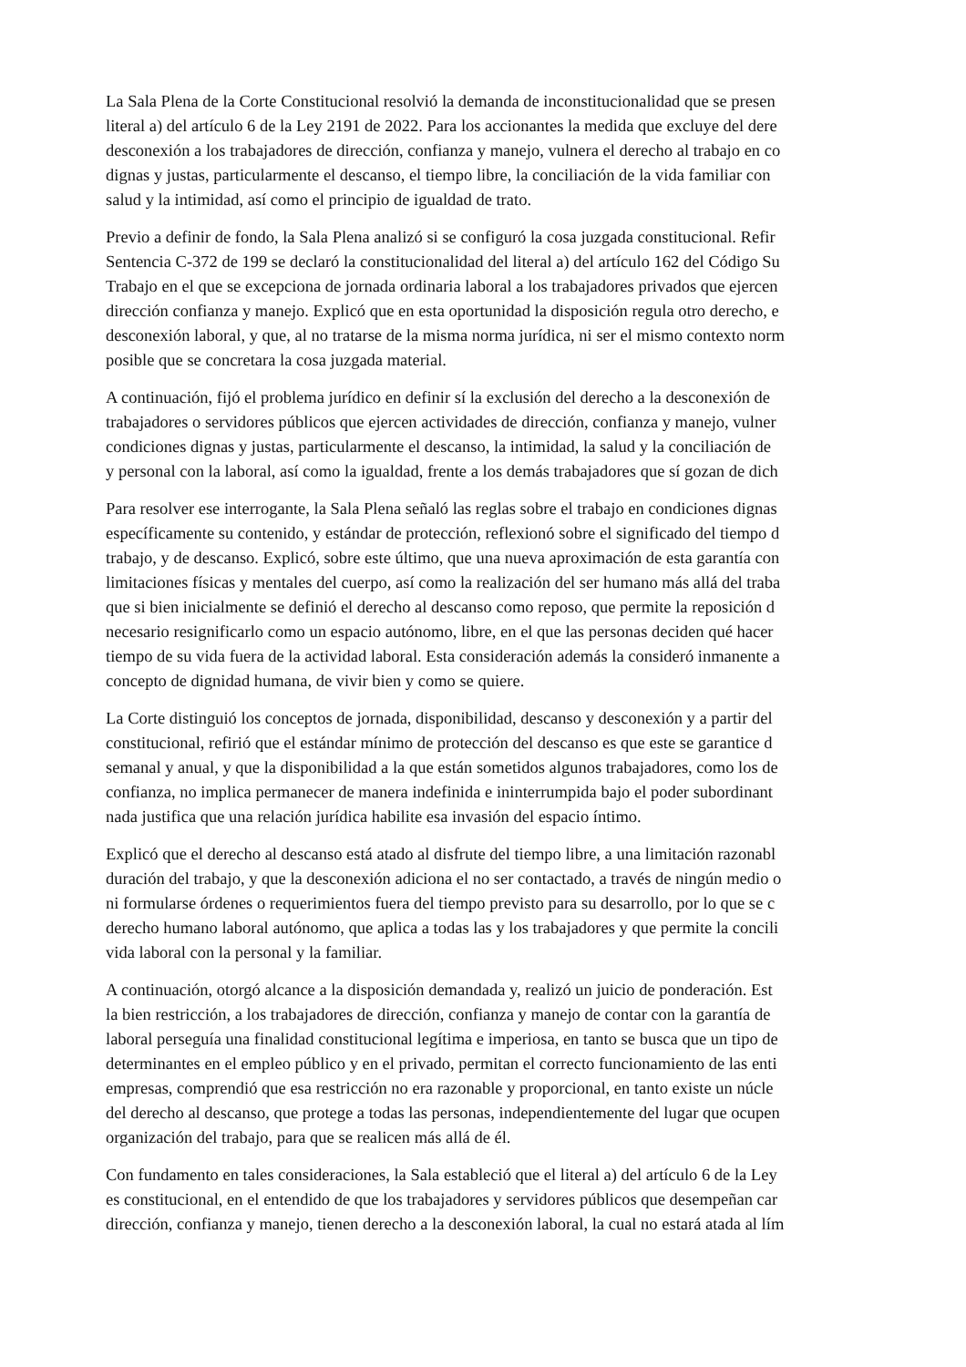La Sala Plena de la Corte Constitucional resolvió la demanda de inconstitucionalidad que se presen
literal a) del artículo 6 de la Ley 2191 de 2022. Para los accionantes la medida que excluye del dere
desconexión a los trabajadores de dirección, confianza y manejo, vulnera el derecho al trabajo en co
dignas y justas, particularmente el descanso, el tiempo libre, la conciliación de la vida familiar con
salud y la intimidad, así como el principio de igualdad de trato.
Previo a definir de fondo, la Sala Plena analizó si se configuró la cosa juzgada constitucional. Refir
Sentencia C-372 de 199 se declaró la constitucionalidad del literal a) del artículo 162 del Código Su
Trabajo en el que se excepciona de jornada ordinaria laboral a los trabajadores privados que ejercen
dirección confianza y manejo. Explicó que en esta oportunidad la disposición regula otro derecho, e
desconexión laboral, y que, al no tratarse de la misma norma jurídica, ni ser el mismo contexto norm
posible que se concretara la cosa juzgada material.
A continuación, fijó el problema jurídico en definir sí la exclusión del derecho a la desconexión de
trabajadores o servidores públicos que ejercen actividades de dirección, confianza y manejo, vulner
condiciones dignas y justas, particularmente el descanso, la intimidad, la salud y la conciliación de
y personal con la laboral, así como la igualdad, frente a los demás trabajadores que sí gozan de dich
Para resolver ese interrogante, la Sala Plena señaló las reglas sobre el trabajo en condiciones dignas
específicamente su contenido, y estándar de protección, reflexionó sobre el significado del tiempo d
trabajo, y de descanso. Explicó, sobre este último, que una nueva aproximación de esta garantía con
limitaciones físicas y mentales del cuerpo, así como la realización del ser humano más allá del traba
que si bien inicialmente se definió el derecho al descanso como reposo, que permite la reposición d
necesario resignificarlo como un espacio autónomo, libre, en el que las personas deciden qué hacer
tiempo de su vida fuera de la actividad laboral. Esta consideración además la consideró inmanente a
concepto de dignidad humana, de vivir bien y como se quiere.
La Corte distinguió los conceptos de jornada, disponibilidad, descanso y desconexión y a partir del
constitucional, refirió que el estándar mínimo de protección del descanso es que este se garantice d
semanal y anual, y que la disponibilidad a la que están sometidos algunos trabajadores, como los de
confianza, no implica permanecer de manera indefinida e ininterrumpida bajo el poder subordinant
nada justifica que una relación jurídica habilite esa invasión del espacio íntimo.
Explicó que el derecho al descanso está atado al disfrute del tiempo libre, a una limitación razonabl
duración del trabajo, y que la desconexión adiciona el no ser contactado, a través de ningún medio o
ni formularse órdenes o requerimientos fuera del tiempo previsto para su desarrollo, por lo que se c
derecho humano laboral autónomo, que aplica a todas las y los trabajadores y que permite la concili
vida laboral con la personal y la familiar.
A continuación, otorgó alcance a la disposición demandada y, realizó un juicio de ponderación. Est
la bien restricción, a los trabajadores de dirección, confianza y manejo de contar con la garantía de
laboral perseguía una finalidad constitucional legítima e imperiosa, en tanto se busca que un tipo de
determinantes en el empleo público y en el privado, permitan el correcto funcionamiento de las enti
empresas, comprendió que esa restricción no era razonable y proporcional, en tanto existe un núcle
del derecho al descanso, que protege a todas las personas, independientemente del lugar que ocupen
organización del trabajo, para que se realicen más allá de él.
Con fundamento en tales consideraciones, la Sala estableció que el literal a) del artículo 6 de la Ley
es constitucional, en el entendido de que los trabajadores y servidores públicos que desempeñan car
dirección, confianza y manejo, tienen derecho a la desconexión laboral, la cual no estará atada al lím